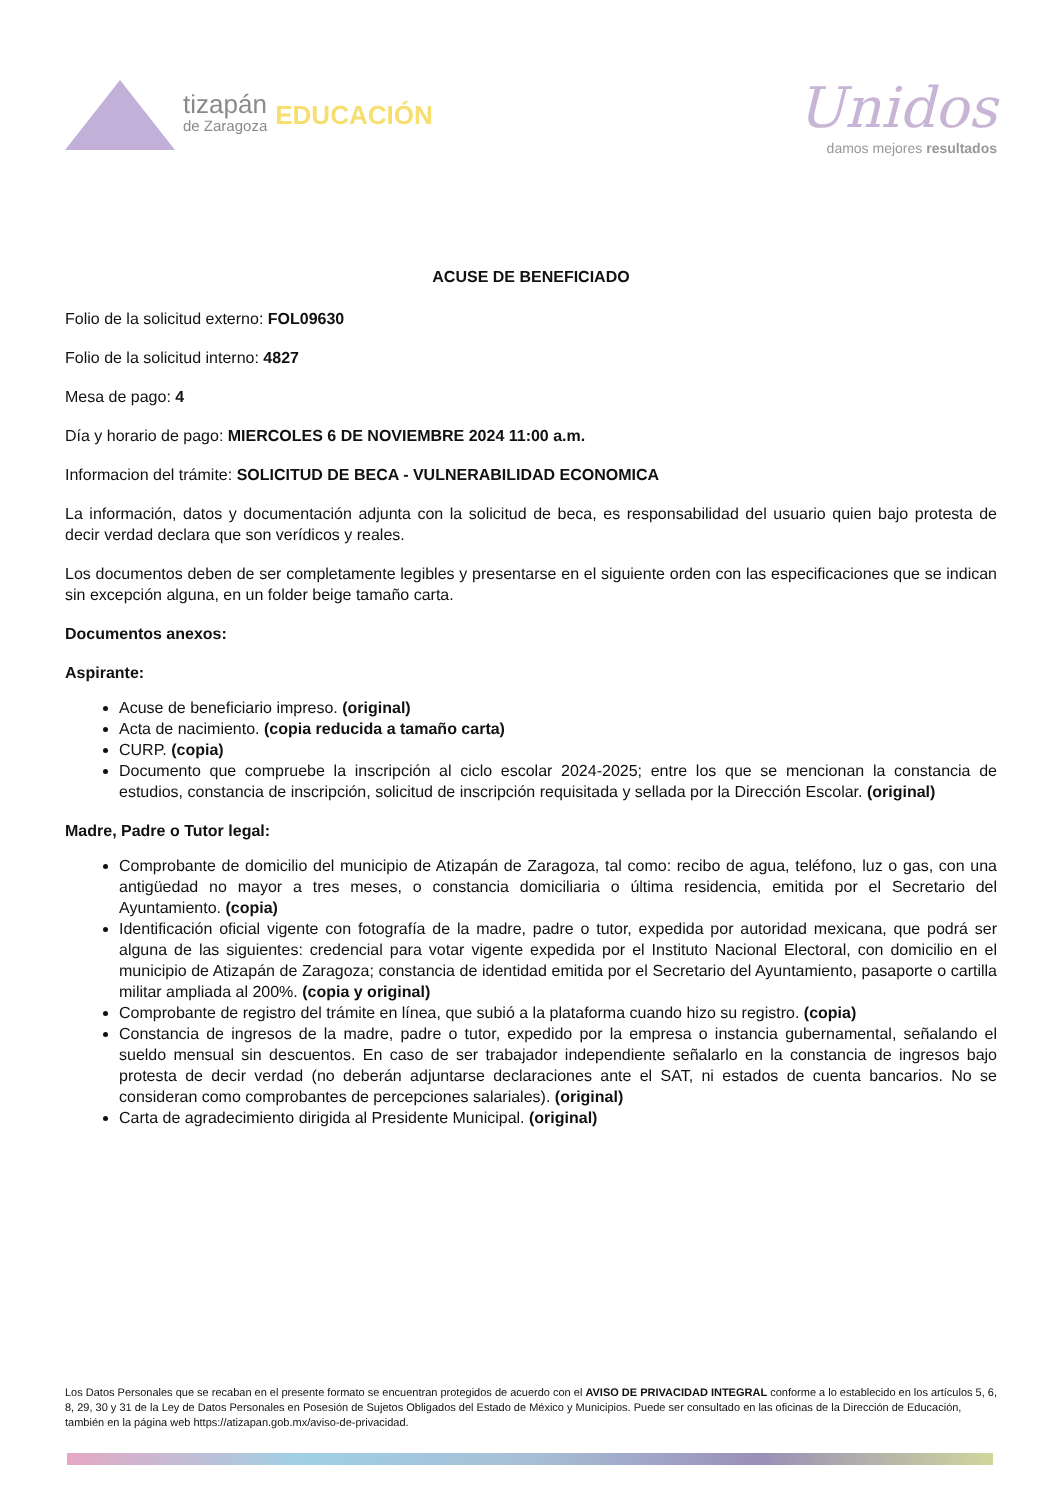tizapán
de Zaragoza
EDUCACIÓN
Unidos
damos mejores resultados
ACUSE DE BENEFICIADO
Folio de la solicitud externo: FOL09630
Folio de la solicitud interno: 4827
Mesa de pago: 4
Día y horario de pago: MIERCOLES 6 DE NOVIEMBRE 2024 11:00 a.m.
Informacion del trámite: SOLICITUD DE BECA - VULNERABILIDAD ECONOMICA
La información, datos y documentación adjunta con la solicitud de beca, es responsabilidad del usuario quien bajo protesta de decir verdad declara que son verídicos y reales.
Los documentos deben de ser completamente legibles y presentarse en el siguiente orden con las especificaciones que se indican sin excepción alguna, en un folder beige tamaño carta.
Documentos anexos:
Aspirante:
Acuse de beneficiario impreso. (original)
Acta de nacimiento. (copia reducida a tamaño carta)
CURP. (copia)
Documento que compruebe la inscripción al ciclo escolar 2024-2025; entre los que se mencionan la constancia de estudios, constancia de inscripción, solicitud de inscripción requisitada y sellada por la Dirección Escolar. (original)
Madre, Padre o Tutor legal:
Comprobante de domicilio del municipio de Atizapán de Zaragoza, tal como: recibo de agua, teléfono, luz o gas, con una antigüedad no mayor a tres meses, o constancia domiciliaria o última residencia, emitida por el Secretario del Ayuntamiento. (copia)
Identificación oficial vigente con fotografía de la madre, padre o tutor, expedida por autoridad mexicana, que podrá ser alguna de las siguientes: credencial para votar vigente expedida por el Instituto Nacional Electoral, con domicilio en el municipio de Atizapán de Zaragoza; constancia de identidad emitida por el Secretario del Ayuntamiento, pasaporte o cartilla militar ampliada al 200%. (copia y original)
Comprobante de registro del trámite en línea, que subió a la plataforma cuando hizo su registro. (copia)
Constancia de ingresos de la madre, padre o tutor, expedido por la empresa o instancia gubernamental, señalando el sueldo mensual sin descuentos. En caso de ser trabajador independiente señalarlo en la constancia de ingresos bajo protesta de decir verdad (no deberán adjuntarse declaraciones ante el SAT, ni estados de cuenta bancarios. No se consideran como comprobantes de percepciones salariales). (original)
Carta de agradecimiento dirigida al Presidente Municipal. (original)
Los Datos Personales que se recaban en el presente formato se encuentran protegidos de acuerdo con el AVISO DE PRIVACIDAD INTEGRAL conforme a lo establecido en los artículos 5, 6, 8, 29, 30 y 31 de la Ley de Datos Personales en Posesión de Sujetos Obligados del Estado de México y Municipios. Puede ser consultado en las oficinas de la Dirección de Educación, también en la página web https://atizapan.gob.mx/aviso-de-privacidad.